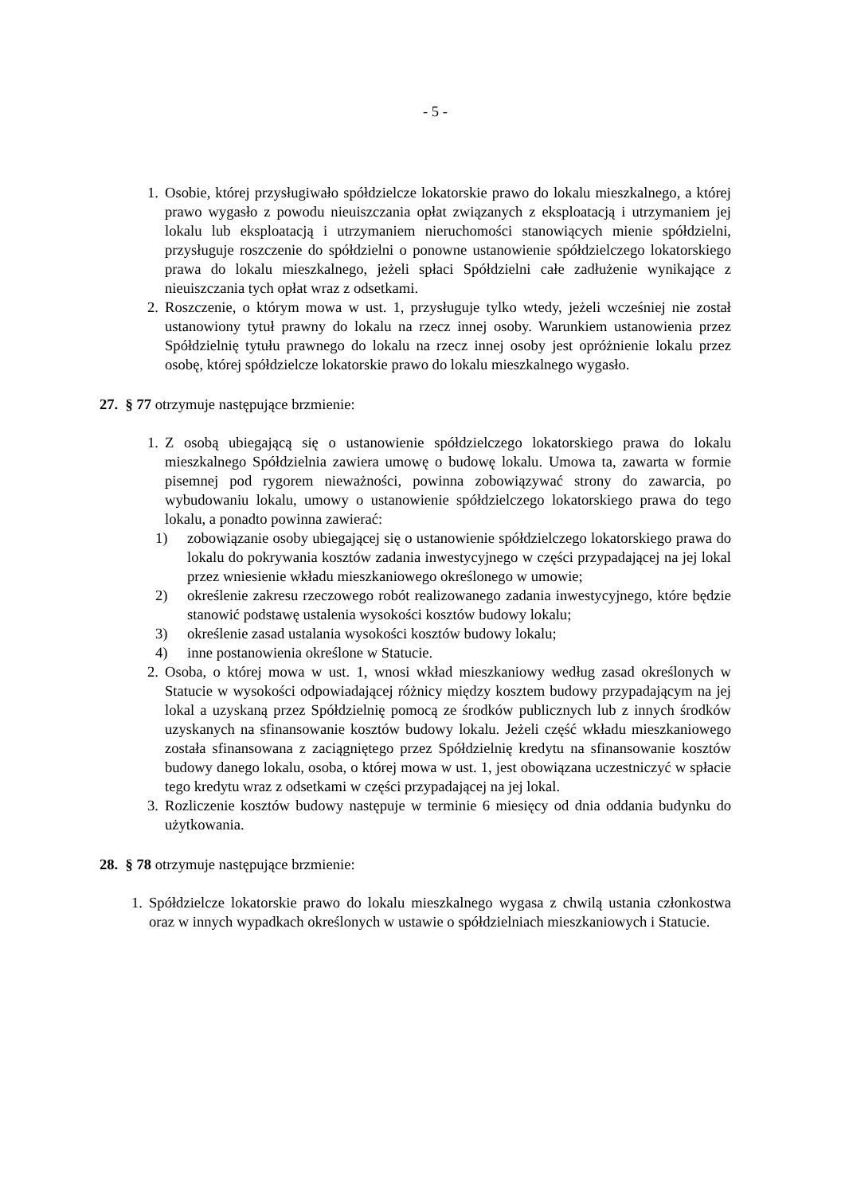- 5 -
1. Osobie, której przysługiwało spółdzielcze lokatorskie prawo do lokalu mieszkalnego, a której prawo wygasło z powodu nieuiszczania opłat związanych z eksploatacją i utrzymaniem jej lokalu lub eksploatacją i utrzymaniem nieruchomości stanowiących mienie spółdzielni, przysługuje roszczenie do spółdzielni o ponowne ustanowienie spółdzielczego lokatorskiego prawa do lokalu mieszkalnego, jeżeli spłaci Spółdzielni całe zadłużenie wynikające z nieuiszczania tych opłat wraz z odsetkami.
2. Roszczenie, o którym mowa w ust. 1, przysługuje tylko wtedy, jeżeli wcześniej nie został ustanowiony tytuł prawny do lokalu na rzecz innej osoby. Warunkiem ustanowienia przez Spółdzielnię tytułu prawnego do lokalu na rzecz innej osoby jest opróżnienie lokalu przez osobę, której spółdzielcze lokatorskie prawo do lokalu mieszkalnego wygasło.
27. § 77 otrzymuje następujące brzmienie:
1. Z osobą ubiegającą się o ustanowienie spółdzielczego lokatorskiego prawa do lokalu mieszkalnego Spółdzielnia zawiera umowę o budowę lokalu. Umowa ta, zawarta w formie pisemnej pod rygorem nieważności, powinna zobowiązywać strony do zawarcia, po wybudowaniu lokalu, umowy o ustanowienie spółdzielczego lokatorskiego prawa do tego lokalu, a ponadto powinna zawierać:
1) zobowiązanie osoby ubiegającej się o ustanowienie spółdzielczego lokatorskiego prawa do lokalu do pokrywania kosztów zadania inwestycyjnego w części przypadającej na jej lokal przez wniesienie wkładu mieszkaniowego określonego w umowie;
2) określenie zakresu rzeczowego robót realizowanego zadania inwestycyjnego, które będzie stanowić podstawę ustalenia wysokości kosztów budowy lokalu;
3) określenie zasad ustalania wysokości kosztów budowy lokalu;
4) inne postanowienia określone w Statucie.
2. Osoba, o której mowa w ust. 1, wnosi wkład mieszkaniowy według zasad określonych w Statucie w wysokości odpowiadającej różnicy między kosztem budowy przypadającym na jej lokal a uzyskaną przez Spółdzielnię pomocą ze środków publicznych lub z innych środków uzyskanych na sfinansowanie kosztów budowy lokalu. Jeżeli część wkładu mieszkaniowego została sfinansowana z zaciągniętego przez Spółdzielnię kredytu na sfinansowanie kosztów budowy danego lokalu, osoba, o której mowa w ust. 1, jest obowiązana uczestniczyć w spłacie tego kredytu wraz z odsetkami w części przypadającej na jej lokal.
3. Rozliczenie kosztów budowy następuje w terminie 6 miesięcy od dnia oddania budynku do użytkowania.
28. § 78 otrzymuje następujące brzmienie:
1. Spółdzielcze lokatorskie prawo do lokalu mieszkalnego wygasa z chwilą ustania członkostwa oraz w innych wypadkach określonych w ustawie o spółdzielniach mieszkaniowych i Statucie.